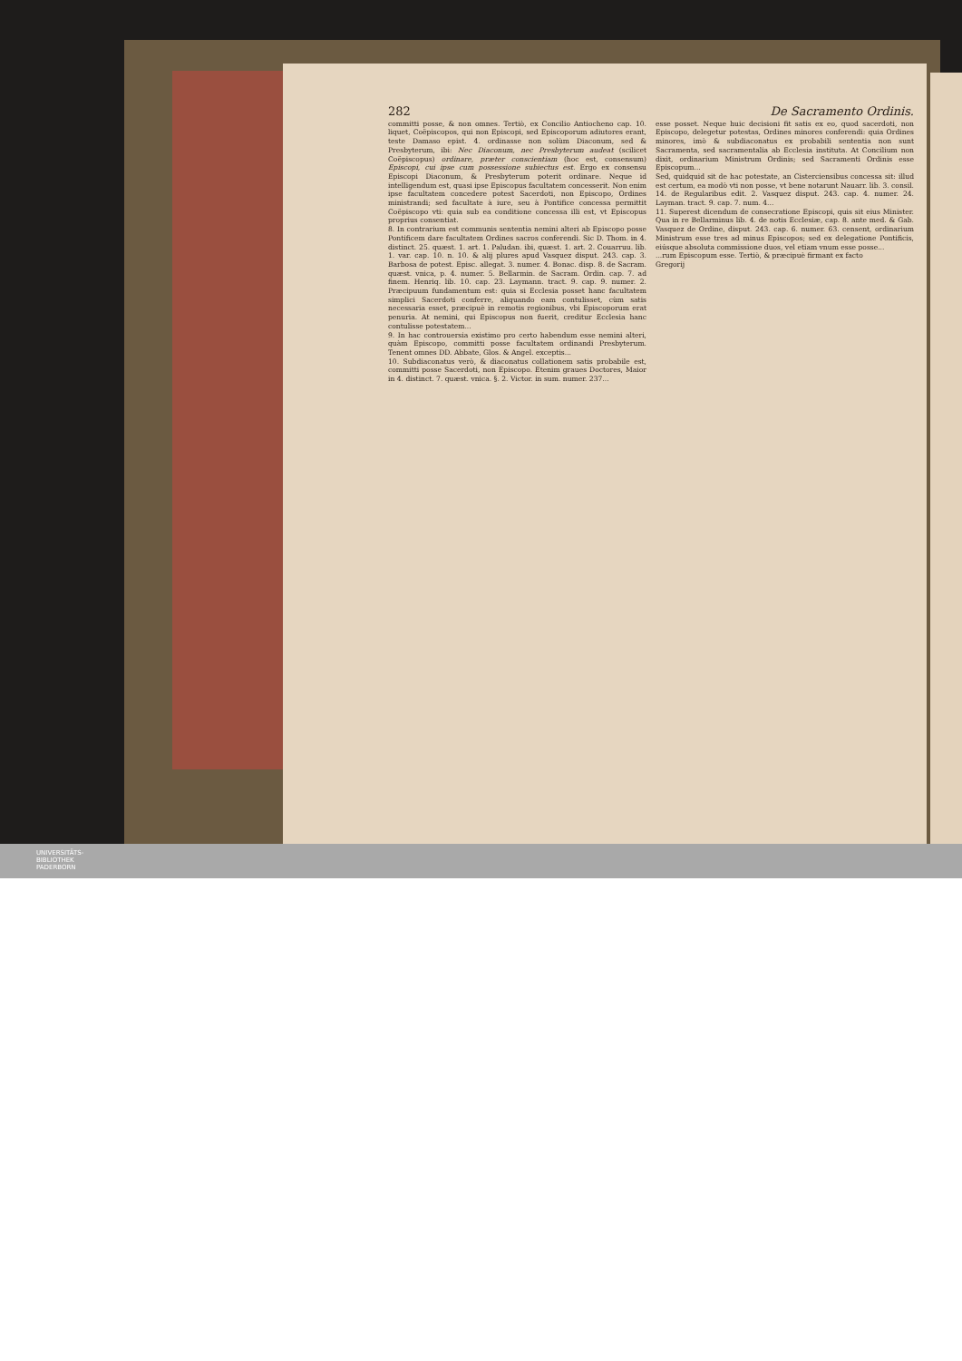282 De Sacramento Ordinis.
committi posse, & non omnes. Tertiò, ex Concilio Antiocheno cap. 10. liquet, Coëpiscopos, qui non Episcopi, sed Episcoporum adiutores erant, teste Damaso epist. 4. ordinasse non solùm Diaconum, sed & Presbyterum, ibi: Nec Diaconum, nec Presbyterum audeat (scilicet Coëpiscopus) ordinare, præter conscientiam (hoc est, consensum) Episcopi, cui ipse cum possessione subiectus est. Ergo ex consensu Episcopi Diaconum, & Presbyterum poterit ordinare. Neque id intelligendum est, quasi ipse Episcopus facultatem concesserit. Non enim ipse facultatem concedere potest Sacerdoti, non Episcopo, Ordines ministrandi; sed facultate à iure, seu à Pontifice concessa permittit Coëpiscopo vti: quia sub ea conditione concessa illi est, vt Episcopus proprius consentiat.
8. In contrarium est communis sententia nemini alteri ab Episcopo posse Pontificem dare facultatem Ordines sacros conferendi. Sic D. Thom. in 4. distinct. 25. quæst. 1. art. 1. Paludan. ibi, quæst. 1. art. 2. Couarruu. lib. 1. var. cap. 10. n. 10. & alij plures apud Vasquez disput. 243. cap. 3. Barbosa de potest. Episc. allegat. 3. numer. 4. Bonac. disp. 8. de Sacram. quæst. vnica, p. 4. numer. 5. Bellarmin. de Sacram. Ordin. cap. 7. ad finem. Henriq. lib. 10. cap. 23. Laymann. tract. 9. cap. 9. numer. 2. Præcipuum fundamentum est: quia si Ecclesia posset hanc facultatem simplici Sacerdoti conferre, aliquando eam contulisset, cùm satis necessaria esset, præcipuè in remotis regionibus, vbi Episcoporum erat penuria. At nemini, qui Episcopus non fuerit, creditur Ecclesia hanc contulisse potestatem...
9. In hac controuersia existimo pro certo habendum esse nemini alteri, quàm Episcopo, committi posse facultatem ordinandi Presbyterum. Tenent omnes DD. Abbate, Glos. & Angel. exceptis...
10. Subdiaconatus verò, & diaconatus collationem satis probabile est, committi posse Sacerdoti, non Episcopo. Etenim graues Doctores, Maior in 4. distinct. 7. quæst. vnica. §. 2. Victor. in sum. numer. 237...
esse posset. Neque huic decisioni fit satis ex eo, quod sacerdoti, non Episcopo, delegetur potestas, Ordines minores conferendi: quia Ordines minores, imò & subdiaconatus ex probabili sententia non sunt Sacramenta, sed sacramentalia ab Ecclesia instituta. At Concilium non dixit, ordinarium Ministrum Ordinis; sed Sacramenti Ordinis esse Episcopum...
Sed, quidquid sit de hac potestate, an Cisterciensibus concessa sit: illud est certum, ea modò vti non posse, vt bene notarunt Nauarr. lib. 3. consil. 14. de Regularibus edit. 2. Vasquez disput. 243. cap. 4. numer. 24. Layman. tract. 9. cap. 7. num. 4...
11. Superest dicendum de consecratione Episcopi, quis sit eius Minister. Qua in re Bellarminus lib. 4. de notis Ecclesiæ, cap. 8. ante med. & Gab. Vasquez de Ordine, disput. 243. cap. 6. numer. 63. censent, ordinarium Ministrum esse tres ad minus Episcopos; sed ex delegatione Pontificis, eiúsque absoluta commissione duos, vel etiam vnum esse posse...
...rum Episcopum esse. Tertiò, & præcipuè firmant ex facto
Gregorij
UNIVERSITÄTS-
BIBLIOTHEK
PADERBORN